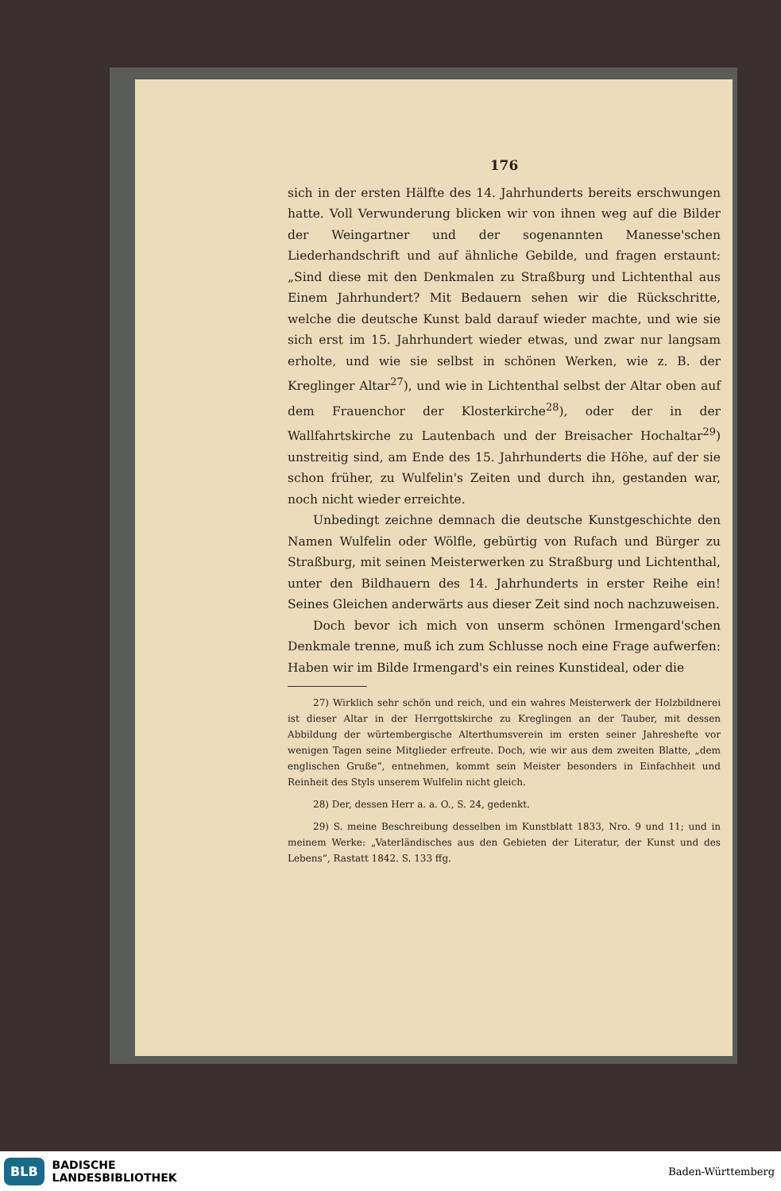176
sich in der ersten Hälfte des 14. Jahrhunderts bereits erschwungen hatte. Voll Verwunderung blicken wir von ihnen weg auf die Bilder der Weingartner und der sogenannten Manesse'schen Liederhandschrift und auf ähnliche Gebilde, und fragen erstaunt: „Sind diese mit den Denkmalen zu Straßburg und Lichtenthal aus Einem Jahrhundert? Mit Bedauern sehen wir die Rückschritte, welche die deutsche Kunst bald darauf wieder machte, und wie sie sich erst im 15. Jahrhundert wieder etwas, und zwar nur langsam erholte, und wie sie selbst in schönen Werken, wie z. B. der Kreglinger Altar<sup>27</sup>), und wie in Lichtenthal selbst der Altar oben auf dem Frauenchor der Klosterkirche<sup>28</sup>), oder der in der Wallfahrtskirche zu Lautenbach und der Breisacher Hochaltar<sup>29</sup>) unstreitig sind, am Ende des 15. Jahrhunderts die Höhe, auf der sie schon früher, zu Wulfelin's Zeiten und durch ihn, gestanden war, noch nicht wieder erreichte.
Unbedingt zeichne demnach die deutsche Kunstgeschichte den Namen Wulfelin oder Wölfle, gebürtig von Rufach und Bürger zu Straßburg, mit seinen Meisterwerken zu Straßburg und Lichtenthal, unter den Bildhauern des 14. Jahrhunderts in erster Reihe ein! Seines Gleichen anderwärts aus dieser Zeit sind noch nachzuweisen.
Doch bevor ich mich von unserm schönen Irmengard'schen Denkmale trenne, muß ich zum Schlusse noch eine Frage aufwerfen: Haben wir im Bilde Irmengard's ein reines Kunstideal, oder die
27) Wirklich sehr schön und reich, und ein wahres Meisterwerk der Holzbildnerei ist dieser Altar in der Herrgottskirche zu Kreglingen an der Tauber, mit dessen Abbildung der würtembergische Alterthumsverein im ersten seiner Jahreshefte vor wenigen Tagen seine Mitglieder erfreute. Doch, wie wir aus dem zweiten Blatte, „dem englischen Gruße“, entnehmen, kommt sein Meister besonders in Einfachheit und Reinheit des Styls unserem Wulfelin nicht gleich.
28) Der, dessen Herr a. a. O., S. 24, gedenkt.
29) S. meine Beschreibung desselben im Kunstblatt 1833, Nro. 9 und 11; und in meinem Werke: „Vaterländisches aus den Gebieten der Literatur, der Kunst und des Lebens“, Rastatt 1842. S. 133 ffg.
BLB BADISCHE
LANDESBIBLIOTHEK
Baden-Württemberg